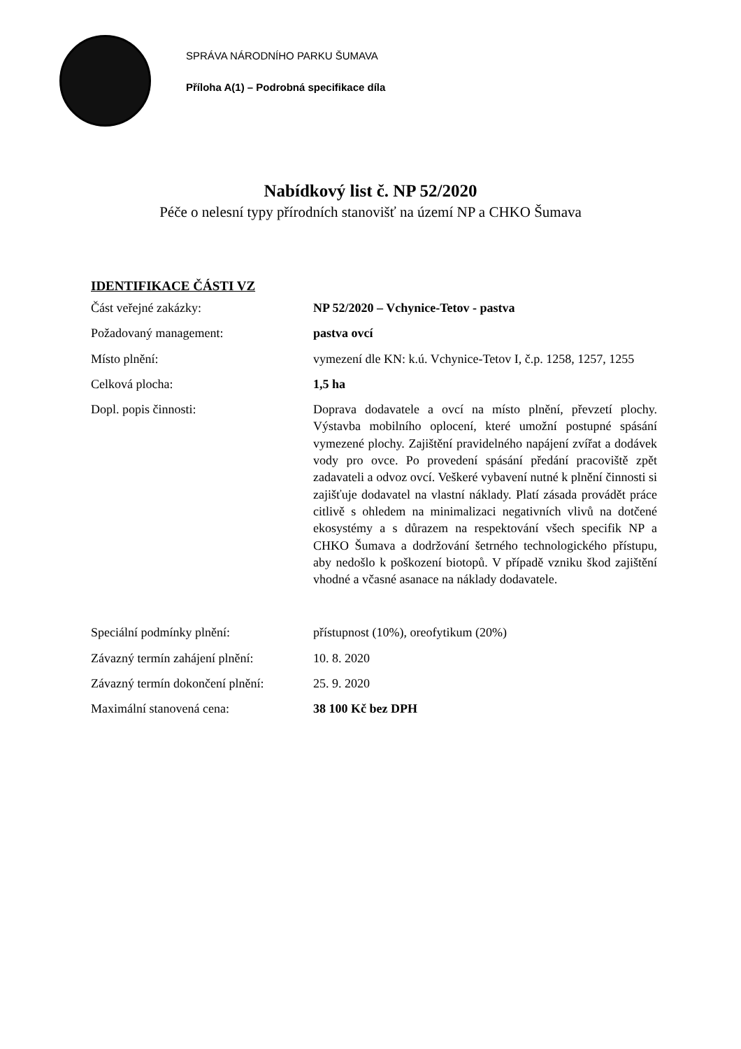SPRÁVA NÁRODNÍHO PARKU ŠUMAVA
Příloha A(1) – Podrobná specifikace díla
Nabídkový list č. NP 52/2020
Péče o nelesní typy přírodních stanovišť na území NP a CHKO Šumava
IDENTIFIKACE ČÁSTI VZ
Část veřejné zakázky: NP 52/2020 – Vchynice-Tetov - pastva
Požadovaný management: pastva ovcí
Místo plnění: vymezení dle KN: k.ú. Vchynice-Tetov I, č.p. 1258, 1257, 1255
Celková plocha: 1,5 ha
Dopl. popis činnosti: Doprava dodavatele a ovcí na místo plnění, převzetí plochy. Výstavba mobilního oplocení, které umožní postupné spásání vymezené plochy. Zajištění pravidelného napájení zvířat a dodávek vody pro ovce. Po provedení spásání předání pracoviště zpět zadavateli a odvoz ovcí. Veškeré vybavení nutné k plnění činnosti si zajišťuje dodavatel na vlastní náklady. Platí zásada provádět práce citlivě s ohledem na minimalizaci negativních vlivů na dotčené ekosystémy a s důrazem na respektování všech specifik NP a CHKO Šumava a dodržování šetrného technologického přístupu, aby nedošlo k poškození biotopů. V případě vzniku škod zajištění vhodné a včasné asanace na náklady dodavatele.
Speciální podmínky plnění: přístupnost (10%), oreofytikum (20%)
Závazný termín zahájení plnění:
10. 8. 2020
Závazný termín dokončení plnění:
25. 9. 2020
Maximální stanovená cena: 38 100 Kč bez DPH